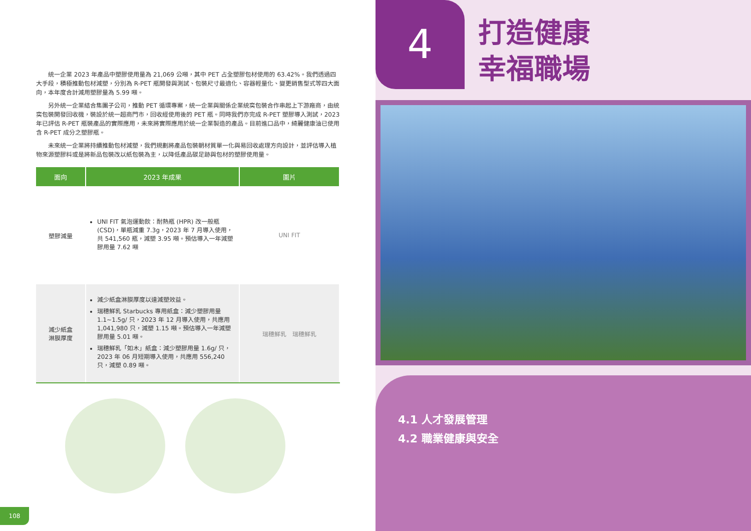統一企業 2023 年產品中塑膠使用量為 21,069 公噸，其中 PET 占全塑膠包材使用的 63.42%。我們透過四大手段，積極推動包材減塑，分別為 R-PET 瓶開發與測試、包裝尺寸最適化、容器輕量化、變更銷售型式等四大面向，本年度合計減用塑膠量為 5.99 噸。
另外統一企業結合集團子公司，推動 PET 循環專案，統一企業與關係企業統奕包裝合作串起上下游廠商，由統奕包裝開發回收機，裝設於統一超商門市，回收經使用後的 PET 瓶。同時我們亦完成 R-PET 塑膠導入測試，2023 年已評估 R-PET 瓶裝產品的實際應用，未來將實際應用於統一企業製造的產品。目前進口品中，綺麗健康油已使用含 R-PET 成分之塑膠瓶。
未來統一企業將持續推動包材減塑，我們規劃將產品包裝朝材質單一化與易回收處理方向設計，並評估導入植物來源塑膠料或是將新品包裝改以紙包裝為主，以降低產品碳足跡與包材的塑膠使用量。
| 面向 | 2023 年成果 | 圖片 |
| --- | --- | --- |
| 塑膠減量 | UNI FIT 氣泡運動飲：耐熱瓶 (HPR) 改一般瓶 (CSD)，單瓶減重 7.3g，2023 年 7 月導入使用，共 541,560 瓶，減塑 3.95 噸。預估導入一年減塑膠用量 7.62 噸 | UNI FIT |
| 減少紙盒 淋膜厚度 | 減少紙盒淋膜厚度以達減塑效益。 瑞穗鮮乳 Starbucks 專用紙盒：減少塑膠用量 1.1~1.5g/ 只，2023 年 12 月導入使用，共應用 1,041,980 只，減塑 1.15 噸。預估導入一年減塑膠用量 5.01 噸。 瑞穗鮮乳「如木」紙盒：減少塑膠用量 1.6g/ 只，2023 年 06 月短期導入使用，共應用 556,240 只，減塑 0.89 噸。 | 瑞穗鮮乳 瑞穗鮮乳 |
108
4
打造健康
幸福職場
4.1 人才發展管理
4.2 職業健康與安全